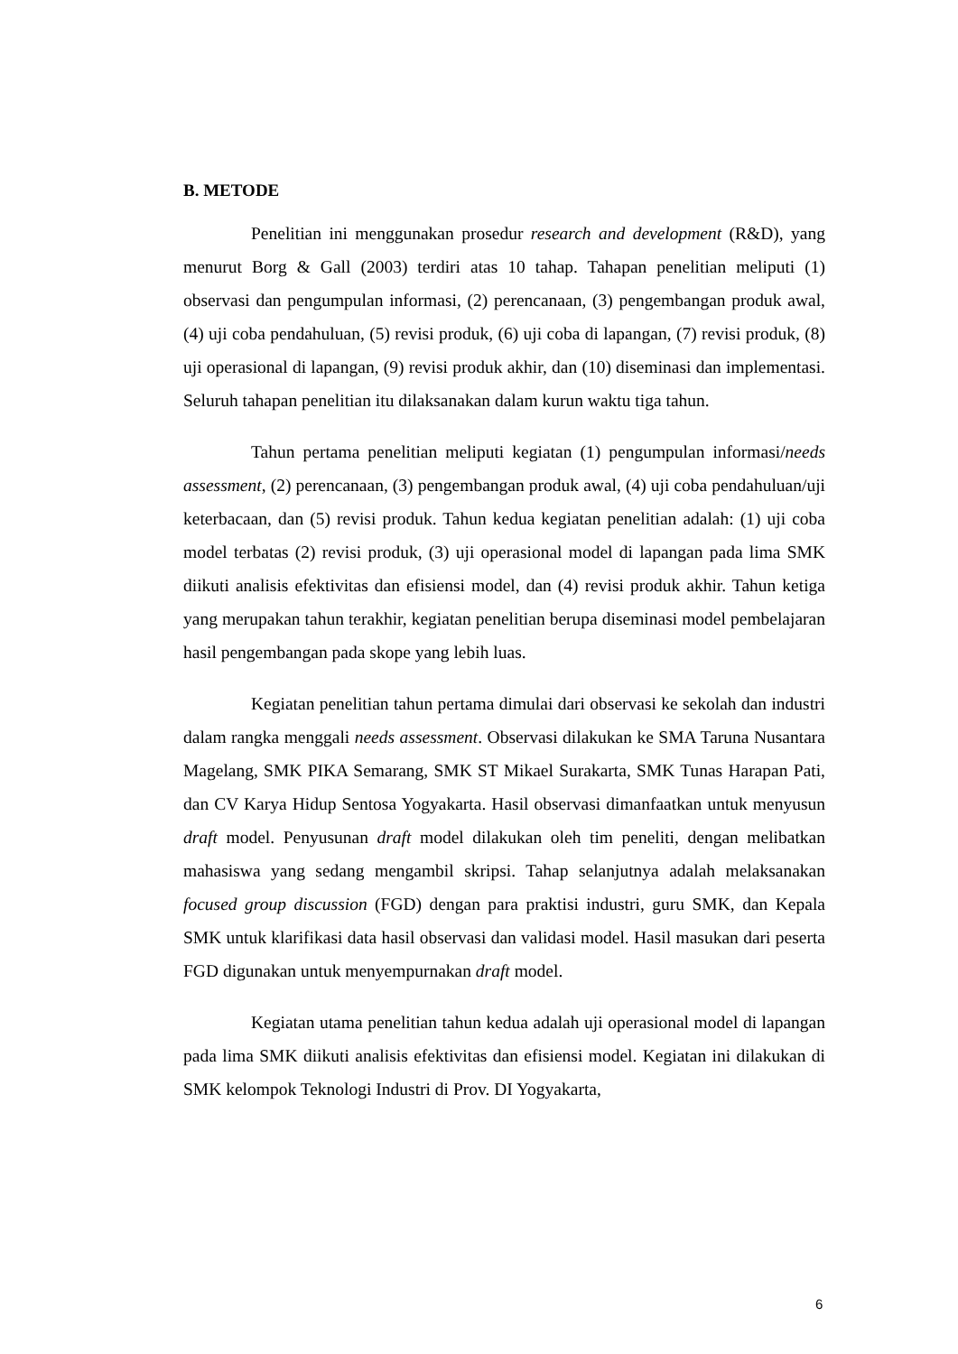B. METODE
Penelitian ini menggunakan prosedur research and development (R&D), yang menurut Borg & Gall (2003) terdiri atas 10 tahap. Tahapan penelitian meliputi (1) observasi dan pengumpulan informasi, (2) perencanaan, (3) pengembangan produk awal, (4) uji coba pendahuluan, (5) revisi produk, (6) uji coba di lapangan, (7) revisi produk, (8) uji operasional di lapangan, (9) revisi produk akhir, dan (10) diseminasi dan implementasi. Seluruh tahapan penelitian itu dilaksanakan dalam kurun waktu tiga tahun.
Tahun pertama penelitian meliputi kegiatan (1) pengumpulan informasi/needs assessment, (2) perencanaan, (3) pengembangan produk awal, (4) uji coba pendahuluan/uji keterbacaan, dan (5) revisi produk. Tahun kedua kegiatan penelitian adalah: (1) uji coba model terbatas (2) revisi produk, (3) uji operasional model di lapangan pada lima SMK diikuti analisis efektivitas dan efisiensi model, dan (4) revisi produk akhir. Tahun ketiga yang merupakan tahun terakhir, kegiatan penelitian berupa diseminasi model pembelajaran hasil pengembangan pada skope yang lebih luas.
Kegiatan penelitian tahun pertama dimulai dari observasi ke sekolah dan industri dalam rangka menggali needs assessment. Observasi dilakukan ke SMA Taruna Nusantara Magelang, SMK PIKA Semarang, SMK ST Mikael Surakarta, SMK Tunas Harapan Pati, dan CV Karya Hidup Sentosa Yogyakarta. Hasil observasi dimanfaatkan untuk menyusun draft model. Penyusunan draft model dilakukan oleh tim peneliti, dengan melibatkan mahasiswa yang sedang mengambil skripsi. Tahap selanjutnya adalah melaksanakan focused group discussion (FGD) dengan para praktisi industri, guru SMK, dan Kepala SMK untuk klarifikasi data hasil observasi dan validasi model. Hasil masukan dari peserta FGD digunakan untuk menyempurnakan draft model.
Kegiatan utama penelitian tahun kedua adalah uji operasional model di lapangan pada lima SMK diikuti analisis efektivitas dan efisiensi model. Kegiatan ini dilakukan di SMK kelompok Teknologi Industri di Prov. DI Yogyakarta,
6